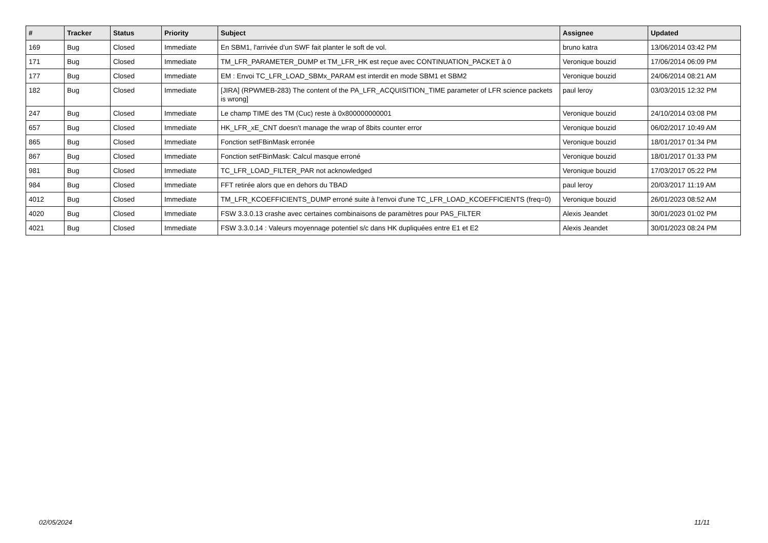| # | Tracker | Status | Priority | Subject | Assignee | Updated |
| --- | --- | --- | --- | --- | --- | --- |
| 169 | Bug | Closed | Immediate | En SBM1, l'arrivée d'un SWF fait planter le soft de vol. | bruno katra | 13/06/2014 03:42 PM |
| 171 | Bug | Closed | Immediate | TM_LFR_PARAMETER_DUMP et TM_LFR_HK est reçue avec CONTINUATION_PACKET à 0 | Veronique bouzid | 17/06/2014 06:09 PM |
| 177 | Bug | Closed | Immediate | EM : Envoi TC_LFR_LOAD_SBMx_PARAM est interdit en mode SBM1 et SBM2 | Veronique bouzid | 24/06/2014 08:21 AM |
| 182 | Bug | Closed | Immediate | [JIRA] (RPWMEB-283) The content of the PA_LFR_ACQUISITION_TIME parameter of LFR science packets is wrong] | paul leroy | 03/03/2015 12:32 PM |
| 247 | Bug | Closed | Immediate | Le champ TIME des TM (Cuc) reste à 0x800000000001 | Veronique bouzid | 24/10/2014 03:08 PM |
| 657 | Bug | Closed | Immediate | HK_LFR_xE_CNT doesn't manage the wrap of 8bits counter error | Veronique bouzid | 06/02/2017 10:49 AM |
| 865 | Bug | Closed | Immediate | Fonction setFBinMask erronée | Veronique bouzid | 18/01/2017 01:34 PM |
| 867 | Bug | Closed | Immediate | Fonction setFBinMask: Calcul masque erroné | Veronique bouzid | 18/01/2017 01:33 PM |
| 981 | Bug | Closed | Immediate | TC_LFR_LOAD_FILTER_PAR not acknowledged | Veronique bouzid | 17/03/2017 05:22 PM |
| 984 | Bug | Closed | Immediate | FFT retirée alors que en dehors du TBAD | paul leroy | 20/03/2017 11:19 AM |
| 4012 | Bug | Closed | Immediate | TM_LFR_KCOEFFICIENTS_DUMP erroné suite à l'envoi d'une TC_LFR_LOAD_KCOEFFICIENTS (freq=0) | Veronique bouzid | 26/01/2023 08:52 AM |
| 4020 | Bug | Closed | Immediate | FSW 3.3.0.13 crashe avec certaines combinaisons de paramètres pour PAS_FILTER | Alexis Jeandet | 30/01/2023 01:02 PM |
| 4021 | Bug | Closed | Immediate | FSW 3.3.0.14 : Valeurs moyennage potentiel s/c dans HK dupliquées entre E1 et E2 | Alexis Jeandet | 30/01/2023 08:24 PM |
02/05/2024 11/11